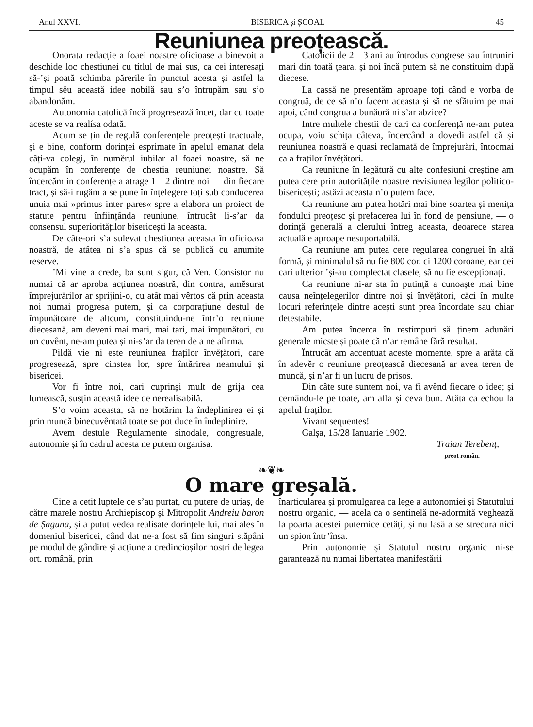Anul XXVI. BISERICA și ȘCOAL 45
Reuniunea preoțească.
Onorata redacție a foaei noastre oficioase a binevoit a deschide loc chestiunei cu títlul de mai sus, ca cei interesați să-’și poată schimba părerile în punctul acesta și astfel la timpul sĕu această idee nobilă sau s’o întrupăm sau s’o abandonăm.
Autonomia catolică încă progresează încet, dar cu toate aceste se va realísa odată.
Acum se țin de regulă conferențele preoțești tractuale, și e bine, conform dorinței esprimate în apelul emanat dela câți-va colegi, în numĕrul iubilar al foaei noastre, să ne ocupăm în conferențe de chestia reuniunei noastre. Să încercăm in conferențe a atrage 1—2 dintre noi — din fiecare tract, și să-i rugăm a se pune în înțelegere toți sub conducerea unuia mai »primus inter pares« spre a elabora un proiect de statute pentru înființânda reuniune, întrucât li-s’ar da consensul superiorităților bisericești la aceasta.
De câte-ori s’a sulevat chestiunea aceasta în oficioasa noastră, de atâtea ni s’a spus că se publică cu anumite reserve.
’Mi vine a crede, ba sunt sigur, că Ven. Consistor nu numai că ar aproba acțiunea noastră, din contra, amĕsurat împrejurărilor ar sprijini-o, cu atât mai vêrtos că prin aceasta noi numai progresa putem, și ca corporațiune destul de împunătoare de altcum, constituindu-ne într’o reuniune diecesană, am deveni mai mari, mai tari, mai împunători, cu un cuvênt, ne-am putea și ni-s’ar da teren de a ne afirma.
Pildă vie ni este reuniunea fraților învĕțători, care progresează, spre cinstea lor, spre întărirea neamului și bisericei.
Vor fi între noi, cari cuprinși mult de grija cea lumească, susțin această idee de nerealisabilă.
S’o voim aceasta, să ne hotărim la îndeplinirea ei și prin muncă binecuvêntată toate se pot duce în îndeplinire.
Avem destule Regulamente sinodale, congresuale, autonomie și în cadrul acesta ne putem organisa.
Catolicii de 2—3 ani au întrodus congrese sau întruniri mari din toată țeara, și noi încă putem să ne constituim după diecese.
La cassă ne presentăm aproape toți când e vorba de congruă, de ce să n’o facem aceasta și să ne sfătuim pe mai apoi, când congrua a bunăoră ni s’ar abzice?
Intre multele chestii de cari ca conferență ne-am putea ocupa, voiu schița câteva, încercând a dovedi astfel că și reuniunea noastră e quasi reclamată de împrejurări, întocmai ca a fraților învĕțători.
Ca reuniune în legătură cu alte confesiuni creștine am putea cere prin autoritățile noastre revisiunea legilor politico-bisericești; astăzi aceasta n’o putem face.
Ca reuniune am putea hotări mai bine soartea și menița fondului preoțesc și prefacerea lui în fond de pensiune, — o dorință generală a clerului întreg aceasta, deoarece starea actuală e aproape nesuportabilă.
Ca reuniune am putea cere regularea congruei în altă formă, și minimalul să nu fie 800 cor. ci 1200 coroane, ear cei cari ulterior ’și-au complectat clasele, să nu fie escepționați.
Ca reuniune ni-ar sta în putință a cunoaște mai bine causa neînțelegerilor dintre noi și învĕțători, căci în multe locuri referințele dintre acești sunt prea încordate sau chiar detestabile.
Am putea încerca în restimpuri să ținem adunări generale micste și poate că n’ar remâne fără resultat.
Întrucât am accentuat aceste momente, spre a arăta că în adevĕr o reuniune preoțească diecesană ar avea teren de muncă, și n’ar fi un lucru de prisos.
Din câte sute suntem noi, va fi avênd fiecare o idee; și cernându-le pe toate, am afla și ceva bun. Atâta ca echou la apelul fraților.
Vivant sequentes!
Galșa, 15/28 Ianuarie 1902.
Traian Terebenț,
preot român.
❧❦❧
O mare greșală.
Cine a cetit luptele ce s’au purtat, cu putere de uriaș, de către marele nostru Archiepiscop și Mitropolit Andreiu baron de Șaguna, și a putut vedea realisate dorințele lui, mai ales în domeniul bisericei, când dat ne-a fost să fim singuri stăpâni pe modul de gândire și acțiune a credincioșilor nostri de legea ort. română, prin
înarticularea și promulgarea ca lege a autonomiei și Statutului nostru organic, — acela ca o sentinelă ne-adormită veghează la poarta acestei puternice cetăți, și nu lasă a se strecura nici un spion într’însa.
Prin autonomie și Statutul nostru organic ni-se garantează nu numai libertatea manifestării